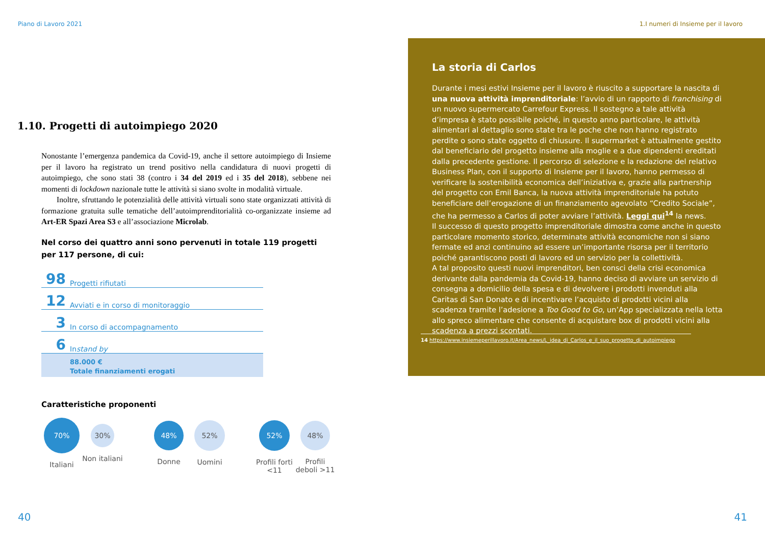Piano di Lavoro 2021
1.10. Progetti di autoimpiego 2020
Nonostante l’emergenza pandemica da Covid-19, anche il settore autoimpiego di Insieme per il lavoro ha registrato un trend positivo nella candidatura di nuovi progetti di autoimpiego, che sono stati 38 (contro i 34 del 2019 ed i 35 del 2018), sebbene nei momenti di lockdown nazionale tutte le attività si siano svolte in modalità virtuale.
Inoltre, sfruttando le potenzialità delle attività virtuali sono state organizzati attività di formazione gratuita sulle tematiche dell’autoimprenditorialità co-organizzate insieme ad Art-ER Spazi Area S3 e all’associazione Microlab.
Nel corso dei quattro anni sono pervenuti in totale 119 progetti per 117 persone, di cui:
98 Progetti rifiutati
12 Avviati e in corso di monitoraggio
3 In corso di accompagnamento
6 In stand by
88.000 €
Totale finanziamenti erogati
Caratteristiche proponenti
70%
Italiani
30%
Non italiani
48%
Donne
52%
Uomini
52%
Profili forti <11
48%
Profili deboli >11
40
1.I numeri di Insieme per il lavoro
La storia di Carlos
Durante i mesi estivi Insieme per il lavoro è riuscito a supportare la nascita di una nuova attività imprenditoriale: l’avvio di un rapporto di franchising di un nuovo supermercato Carrefour Express. Il sostegno a tale attività d’impresa è stato possibile poiché, in questo anno particolare, le attività alimentari al dettaglio sono state tra le poche che non hanno registrato perdite o sono state oggetto di chiusure. Il supermarket è attualmente gestito dal beneficiario del progetto insieme alla moglie e a due dipendenti ereditati dalla precedente gestione. Il percorso di selezione e la redazione del relativo Business Plan, con il supporto di Insieme per il lavoro, hanno permesso di verificare la sostenibilità economica dell’iniziativa e, grazie alla partnership del progetto con Emil Banca, la nuova attività imprenditoriale ha potuto beneficiare dell’erogazione di un finanziamento agevolato “Credito Sociale”, che ha permesso a Carlos di poter avviare l’attività. Leggi qui<sup>14</sup> la news.
Il successo di questo progetto imprenditoriale dimostra come anche in questo particolare momento storico, determinate attività economiche non si siano fermate ed anzi continuino ad essere un’importante risorsa per il territorio poiché garantiscono posti di lavoro ed un servizio per la collettività.
A tal proposito questi nuovi imprenditori, ben consci della crisi economica derivante dalla pandemia da Covid-19, hanno deciso di avviare un servizio di consegna a domicilio della spesa e di devolvere i prodotti invenduti alla Caritas di San Donato e di incentivare l’acquisto di prodotti vicini alla scadenza tramite l’adesione a Too Good to Go, un’App specializzata nella lotta allo spreco alimentare che consente di acquistare box di prodotti vicini alla scadenza a prezzi scontati.
14 https://www.insiemeperillavoro.it/Area_news/L_idea_di_Carlos_e_il_suo_progetto_di_autoimpiego
41